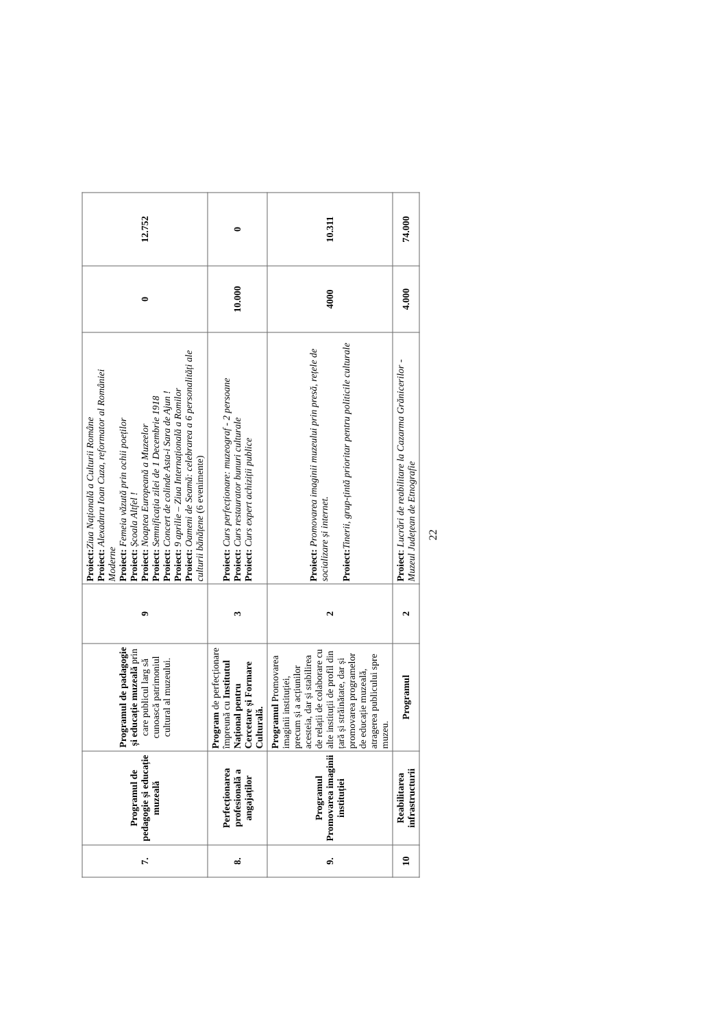| 7. | Programul de pedagogie și educație muzeală | Programul de padagogie și educație muzeală prin care publicul larg să cunoască patrimoniul cultural al muzeului. | 9 | Proiect: Ziua Națională a Culturii Române Proiect: Alexadnru Ioan Cuza, reformator al României Moderne Proiect: Femeia văzută prin ochii poeților Proiect: Școala Altfel ! Proiect: Noaptea Europeană a Muzeelor Proiect: Semnificația zilei de 1 Decembrie 1918 Proiect: Concert de colinde Asta-i Sara de Ajun ! Proiect: 9 aprilie – Ziua Internațională a Romilor Proiect: Oameni de Seamă: celebrarea a 6 personalități ale culturii bănățene (6 evenimente) | 0 | 12.752 |
| 8. | Perfecționarea profesională a angajaților | Program de perfecționare împreună cu Institutul Național pentru Cercetare și Formare Culturală. | 3 | Proiect: Curs perfecționare: muzeograf - 2 persoane Proiect: Curs restaurator bunuri culturale Proiect: Curs expert achiziții publice | 10.000 | 0 |
| 9. | Programul Promovarea imaginii instituției | Programul Promovarea imaginii instituției, precum și a acțiunilor acesteia, dar și stabilirea de relații de colaborare cu alte instituții de profil din țară și străinătate, dar și promovarea programelor de educație muzeală, atragerea publicului spre muzeu. | 2 | Proiect: Promovarea imaginii muzeului prin presă, rețele de socializare și internet. Proiect: Tinerii, grup-țintă prioritar pentru politicile culturale | 4000 | 10.311 |
| 10 | Reabilitarea infrastructurii | Programul | 2 | Proiect : Lucrări de reabilitare la Cazarma Grănicerilor - Muzeul Județean de Etnografie | 4.000 | 74.000 |
22